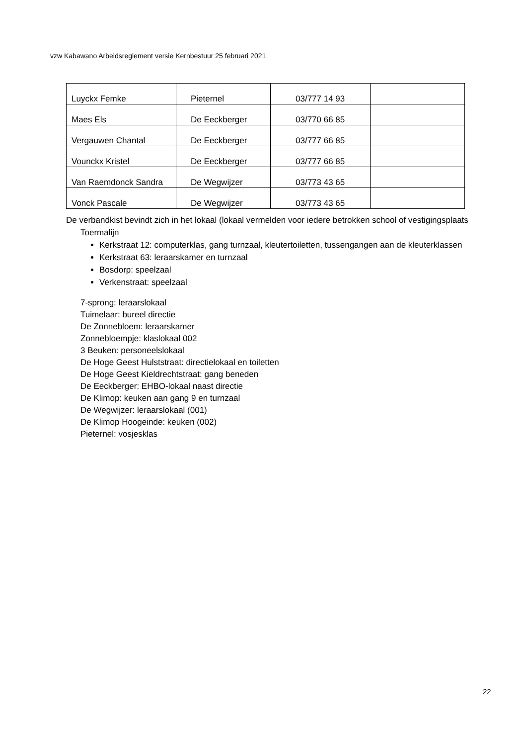vzw Kabawano Arbeidsreglement versie Kernbestuur 25 februari 2021
| Luyckx Femke | Pieternel | 03/777 14 93 | |
| Maes Els | De Eeckberger | 03/770 66 85 | |
| Vergauwen Chantal | De Eeckberger | 03/777 66 85 | |
| Vounckx Kristel | De Eeckberger | 03/777 66 85 | |
| Van Raemdonck Sandra | De Wegwijzer | 03/773 43 65 | |
| Vonck Pascale | De Wegwijzer | 03/773 43 65 | |
De verbandkist bevindt zich in het lokaal (lokaal vermelden voor iedere betrokken school of vestigingsplaats
Toermalijn
Kerkstraat 12: computerklas, gang turnzaal, kleutertoiletten, tussengangen aan de kleuterklassen
Kerkstraat 63: leraarskamer en turnzaal
Bosdorp: speelzaal
Verkenstraat: speelzaal
7-sprong: leraarslokaal
Tuimelaar: bureel directie
De Zonnebloem: leraarskamer
Zonnebloempje: klaslokaal 002
3 Beuken: personeelslokaal
De Hoge Geest Hulststraat: directielokaal en toiletten
De Hoge Geest Kieldrechtstraat: gang beneden
De Eeckberger: EHBO-lokaal naast directie
De Klimop: keuken aan gang 9 en turnzaal
De Wegwijzer: leraarslokaal (001)
De Klimop Hoogeinde: keuken (002)
Pieternel: vosjesklas
22